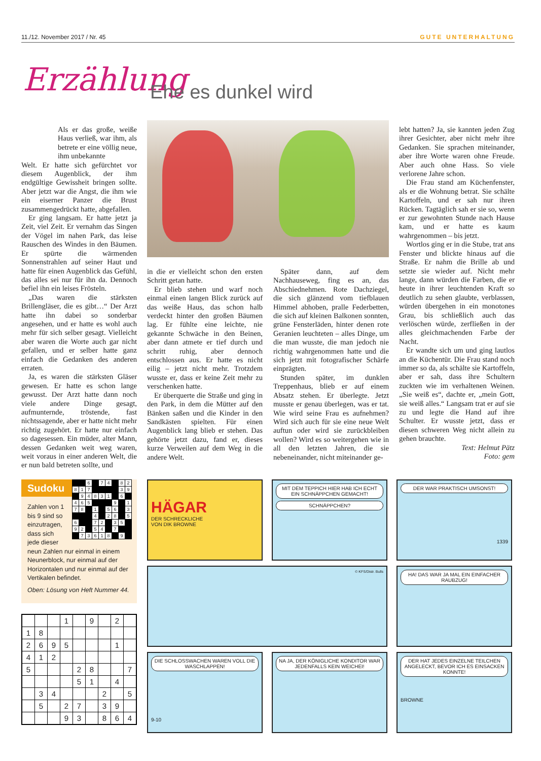11./12. November 2017 / Nr. 45 GUTE UNTERHALTUNG
Erzählung Ehe es dunkel wird
Als er das große, weiße Haus verließ, war ihm, als betrete er eine völlig neue, ihm unbekannte
Welt. Er hatte sich gefürchtet vor diesem Augenblick, der ihm endgültige Gewissheit bringen sollte. Aber jetzt war die Angst, die ihm wie ein eiserner Panzer die Brust zusammengedrückt hatte, abgefallen.
Er ging langsam. Er hatte jetzt ja Zeit, viel Zeit. Er vernahm das Singen der Vögel im nahen Park, das leise Rauschen des Windes in den Bäumen. Er spürte die wärmenden Sonnenstrahlen auf seiner Haut und hatte für einen Augenblick das Gefühl, das alles sei nur für ihn da. Dennoch befiel ihn ein leises Frösteln.
„Das waren die stärksten Brillengläser, die es gibt…“ Der Arzt hatte ihn dabei so sonderbar angesehen, und er hatte es wohl auch mehr für sich selber gesagt. Vielleicht aber waren die Worte auch gar nicht gefallen, und er selber hatte ganz einfach die Gedanken des anderen erraten.
Ja, es waren die stärksten Gläser gewesen. Er hatte es schon lange gewusst. Der Arzt hatte dann noch viele andere Dinge gesagt, aufmunternde, tröstende, fast nichtssagende, aber er hatte nicht mehr richtig zugehört. Er hatte nur einfach so dagesessen. Ein müder, alter Mann, dessen Gedanken weit weg waren, weit voraus in einer anderen Welt, die er nun bald betreten sollte, und
in die er vielleicht schon den ersten Schritt getan hatte.
Er blieb stehen und warf noch einmal einen langen Blick zurück auf das weiße Haus, das schon halb verdeckt hinter den großen Bäumen lag. Er fühlte eine leichte, nie gekannte Schwäche in den Beinen, aber dann atmete er tief durch und schritt ruhig, aber dennoch entschlossen aus. Er hatte es nicht eilig – jetzt nicht mehr. Trotzdem wusste er, dass er keine Zeit mehr zu verschenken hatte.
Er überquerte die Straße und ging in den Park, in dem die Mütter auf den Bänken saßen und die Kinder in den Sandkästen spielten. Für einen Augenblick lang blieb er stehen. Das gehörte jetzt dazu, fand er, dieses kurze Verweilen auf dem Weg in die andere Welt.
Später dann, auf dem Nachhauseweg, fing es an, das Abschiednehmen. Rote Dachziegel, die sich glänzend vom tiefblauen Himmel abhoben, pralle Federbetten, die sich auf kleinen Balkonen sonnten, grüne Fensterläden, hinter denen rote Geranien leuchteten – alles Dinge, um die man wusste, die man jedoch nie richtig wahrgenommen hatte und die sich jetzt mit fotografischer Schärfe einprägten.
Stunden später, im dunklen Treppenhaus, blieb er auf einem Absatz stehen. Er überlegte. Jetzt musste er genau überlegen, was er tat. Wie wird seine Frau es aufnehmen? Wird sich auch für sie eine neue Welt auftun oder wird sie zurückbleiben wollen? Wird es so weitergehen wie in all den letzten Jahren, die sie nebeneinander, nicht miteinander ge-
lebt hatten? Ja, sie kannten jeden Zug ihrer Gesichter, aber nicht mehr ihre Gedanken. Sie sprachen miteinander, aber ihre Worte waren ohne Freude. Aber auch ohne Hass. So viele verlorene Jahre schon.
Die Frau stand am Küchenfenster, als er die Wohnung betrat. Sie schälte Kartoffeln, und er sah nur ihren Rücken. Tagtäglich sah er sie so, wenn er zur gewohnten Stunde nach Hause kam, und er hatte es kaum wahrgenommen – bis jetzt.
Wortlos ging er in die Stube, trat ans Fenster und blickte hinaus auf die Straße. Er nahm die Brille ab und setzte sie wieder auf. Nicht mehr lange, dann würden die Farben, die er heute in ihrer leuchtenden Kraft so deutlich zu sehen glaubte, verblassen, würden übergehen in ein monotones Grau, bis schließlich auch das verlöschen würde, zerfließen in der alles gleichmachenden Farbe der Nacht.
Er wandte sich um und ging lautlos an die Küchentür. Die Frau stand noch immer so da, als schälte sie Kartoffeln, aber er sah, dass ihre Schultern zuckten wie im verhaltenen Weinen. „Sie weiß es“, dachte er, „mein Gott, sie weiß alles.“ Langsam trat er auf sie zu und legte die Hand auf ihre Schulter. Er wusste jetzt, dass er diesen schweren Weg nicht allein zu gehen brauchte.
Text: Helmut Pätz
Foto: gem
Sudoku
| | | 6 | | 7 | 4 | | 8 | 2 |
| 8 | 1 | 7 | | | | | 3 | 9 |
| | 9 | 4 | 8 | 3 | 1 | | 6 | |
| 4 | 6 | 5 | | | | 9 | | 1 |
| 7 | 8 | | 1 | | 5 | 6 | | 3 |
| | | | 4 | | 2 | 8 | | 5 |
| 6 | | | 7 | 2 | | 3 | 5 | |
| 9 | 2 | | 5 | 4 | | 7 | | |
| | 7 | 3 | 6 | 1 | 8 | | 9 | |
Zahlen von 1 bis 9 sind so einzutragen, dass sich jede dieser
neun Zahlen nur einmal in einem Neunerblock, nur einmal auf der Horizontalen und nur einmal auf der Vertikalen befindet.
Oben: Lösung von Heft Nummer 44.
| | | | 1 | | 9 | | 2 | |
| 1 | 8 | | | | | | | |
| 2 | 6 | 9 | 5 | | | | 1 | |
| 4 | 1 | 2 | | | | | | |
| 5 | | | | 2 | 8 | | | 7 |
| | | | | 5 | 1 | | 4 | |
| | 3 | 4 | | | | 2 | | 5 |
| | 5 | | 2 | 7 | | 3 | 9 | |
| | | | 9 | 3 | | 8 | 6 | 4 |
HÄGAR
DER SCHRECKLICHE
VON DIK BROWNE
MIT DEM TEPPICH HIER HAB ICH ECHT EIN SCHNÄPPCHEN GEMACHT!
SCHNÄPPCHEN?
DER WAR PRAKTISCH UMSONST!
1339
© KFS/Distr. Bulls
HA! DAS WAR JA MAL EIN EINFACHER RAUBZUG!
DIE SCHLOSSWACHEN WAREN VOLL DIE WASCHLAPPEN!
9-10
NA JA, DER KÖNIGLICHE KONDITOR WAR JEDENFALLS KEIN WEICHEI!
DER HAT JEDES EINZELNE TEILCHEN ANGELECKT, BEVOR ICH ES EINSACKEN KONNTE!
BROWNE